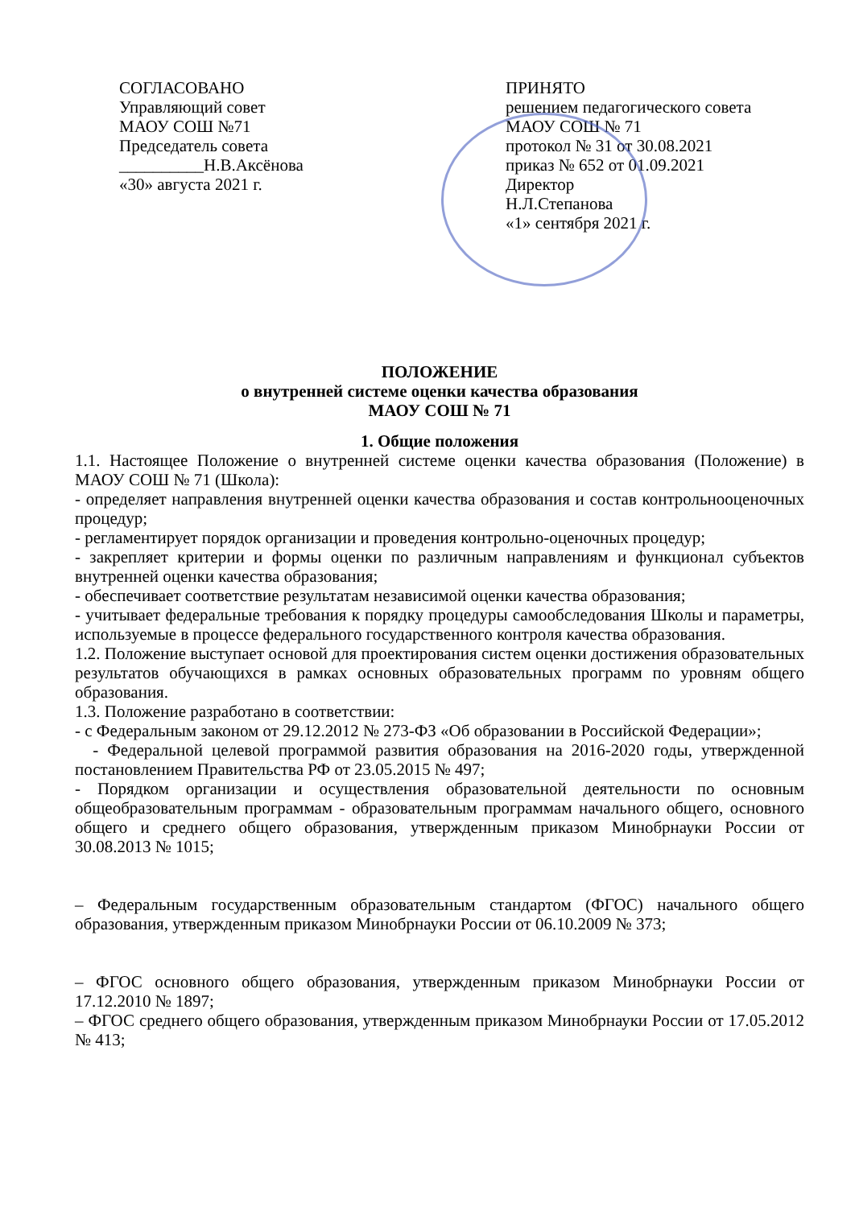СОГЛАСОВАНО
Управляющий совет
МАОУ СОШ №71
Председатель совета
__________Н.В.Аксёнова
«30» августа 2021 г.
ПРИНЯТО
решением педагогического совета
МАОУ СОШ № 71
протокол № 31 от 30.08.2021
приказ № 652 от 01.09.2021
Директор
Н.Л.Степанова
«1» сентября 2021 г.
ПОЛОЖЕНИЕ
о внутренней системе оценки качества образования
МАОУ СОШ № 71
1. Общие положения
1.1. Настоящее Положение о внутренней системе оценки качества образования (Положение) в МАОУ СОШ № 71 (Школа):
- определяет направления внутренней оценки качества образования и состав контрольнооценочных процедур;
- регламентирует порядок организации и проведения контрольно-оценочных процедур;
- закрепляет критерии и формы оценки по различным направлениям и функционал субъектов внутренней оценки качества образования;
- обеспечивает соответствие результатам независимой оценки качества образования;
- учитывает федеральные требования к порядку процедуры самообследования Школы и параметры, используемые в процессе федерального государственного контроля качества образования.
1.2. Положение выступает основой для проектирования систем оценки достижения образовательных результатов обучающихся в рамках основных образовательных программ по уровням общего образования.
1.3. Положение разработано в соответствии:
- с Федеральным законом от 29.12.2012 № 273-ФЗ «Об образовании в Российской Федерации»;
- Федеральной целевой программой развития образования на 2016-2020 годы, утвержденной постановлением Правительства РФ от 23.05.2015 № 497;
- Порядком организации и осуществления образовательной деятельности по основным общеобразовательным программам - образовательным программам начального общего, основного общего и среднего общего образования, утвержденным приказом Минобрнауки России от 30.08.2013 № 1015;
– Федеральным государственным образовательным стандартом (ФГОС) начального общего образования, утвержденным приказом Минобрнауки России от 06.10.2009 № 373;
– ФГОС основного общего образования, утвержденным приказом Минобрнауки России от 17.12.2010 № 1897;
– ФГОС среднего общего образования, утвержденным приказом Минобрнауки России от 17.05.2012 № 413;